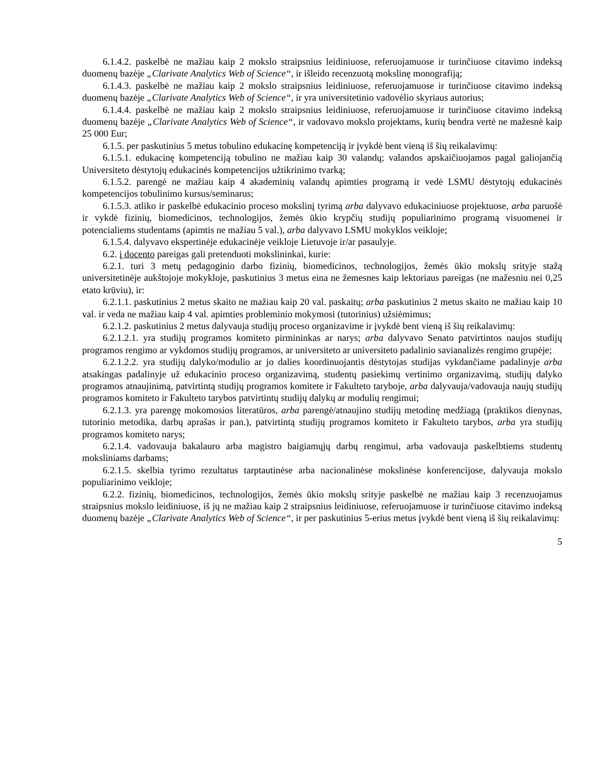6.1.4.2. paskelbė ne mažiau kaip 2 mokslo straipsnius leidiniuose, referuojamuose ir turinčiuose citavimo indeksą duomenų bazėje „Clarivate Analytics Web of Science“, ir išleido recenzuotą mokslinę monografiją;
6.1.4.3. paskelbė ne mažiau kaip 2 mokslo straipsnius leidiniuose, referuojamuose ir turinčiuose citavimo indeksą duomenų bazėje „Clarivate Analytics Web of Science“, ir yra universitetinio vadovėlio skyriaus autorius;
6.1.4.4. paskelbė ne mažiau kaip 2 mokslo straipsnius leidiniuose, referuojamuose ir turinčiuose citavimo indeksą duomenų bazėje „Clarivate Analytics Web of Science“, ir vadovavo mokslo projektams, kurių bendra vertė ne mažesnė kaip 25 000 Eur;
6.1.5. per paskutinius 5 metus tobulino edukacinę kompetenciją ir įvykdė bent vieną iš šių reikalavimų:
6.1.5.1. edukacinę kompetenciją tobulino ne mažiau kaip 30 valandų; valandos apskaičiuojamos pagal galiojančią Universiteto dėstytojų edukacinės kompetencijos užtikrinimo tvarką;
6.1.5.2. parengė ne mažiau kaip 4 akademinių valandų apimties programą ir vedė LSMU dėstytojų edukacinės kompetencijos tobulinimo kursus/seminarus;
6.1.5.3. atliko ir paskelbė edukacinio proceso mokslinį tyrimą arba dalyvavo edukaciniuose projektuose, arba paruošė ir vykdė fizinių, biomedicinos, technologijos, žemės ūkio krypčių studijų populiarinimo programą visuomenei ir potencialiems studentams (apimtis ne mažiau 5 val.), arba dalyvavo LSMU mokyklos veikloje;
6.1.5.4. dalyvavo ekspertinėje edukacinėje veikloje Lietuvoje ir/ar pasaulyje.
6.2. į docento pareigas gali pretenduoti mokslininkai, kurie:
6.2.1. turi 3 metų pedagoginio darbo fizinių, biomedicinos, technologijos, žemės ūkio mokslų srityje stažą universitetinėje aukštojoje mokykloje, paskutinius 3 metus eina ne žemesnes kaip lektoriaus pareigas (ne mažesniu nei 0,25 etato krūviu), ir:
6.2.1.1. paskutinius 2 metus skaito ne mažiau kaip 20 val. paskaitų; arba paskutinius 2 metus skaito ne mažiau kaip 10 val. ir veda ne mažiau kaip 4 val. apimties probleminio mokymosi (tutorinius) užsiėmimus;
6.2.1.2. paskutinius 2 metus dalyvauja studijų proceso organizavime ir įvykdė bent vieną iš šių reikalavimų:
6.2.1.2.1. yra studijų programos komiteto pirmininkas ar narys; arba dalyvavo Senato patvirtintos naujos studijų programos rengimo ar vykdomos studijų programos, ar universiteto ar universiteto padalinio savianalizės rengimo grupėje;
6.2.1.2.2. yra studijų dalyko/modulio ar jo dalies koordinuojantis dėstytojas studijas vykdančiame padalinyje arba atsakingas padalinyje už edukacinio proceso organizavimą, studentų pasiekimų vertinimo organizavimą, studijų dalyko programos atnaujinimą, patvirtintą studijų programos komitete ir Fakulteto taryboje, arba dalyvauja/vadovauja naujų studijų programos komiteto ir Fakulteto tarybos patvirtintų studijų dalykų ar modulių rengimui;
6.2.1.3. yra parengę mokomosios literatūros, arba parengė/atnaujino studijų metodinę medžiagą (praktikos dienynas, tutorinio metodika, darbų aprašas ir pan.), patvirtintą studijų programos komiteto ir Fakulteto tarybos, arba yra studijų programos komiteto narys;
6.2.1.4. vadovauja bakalauro arba magistro baigiamųjų darbų rengimui, arba vadovauja paskelbtiems studentų moksliniams darbams;
6.2.1.5. skelbia tyrimo rezultatus tarptautinėse arba nacionalinėse mokslinėse konferencijose, dalyvauja mokslo populiarinimo veikloje;
6.2.2. fizinių, biomedicinos, technologijos, žemės ūkio mokslų srityje paskelbė ne mažiau kaip 3 recenzuojamus straipsnius mokslo leidiniuose, iš jų ne mažiau kaip 2 straipsnius leidiniuose, referuojamuose ir turinčiuose citavimo indeksą duomenų bazėje „Clarivate Analytics Web of Science“, ir per paskutinius 5-erius metus įvykdė bent vieną iš šių reikalavimų:
5